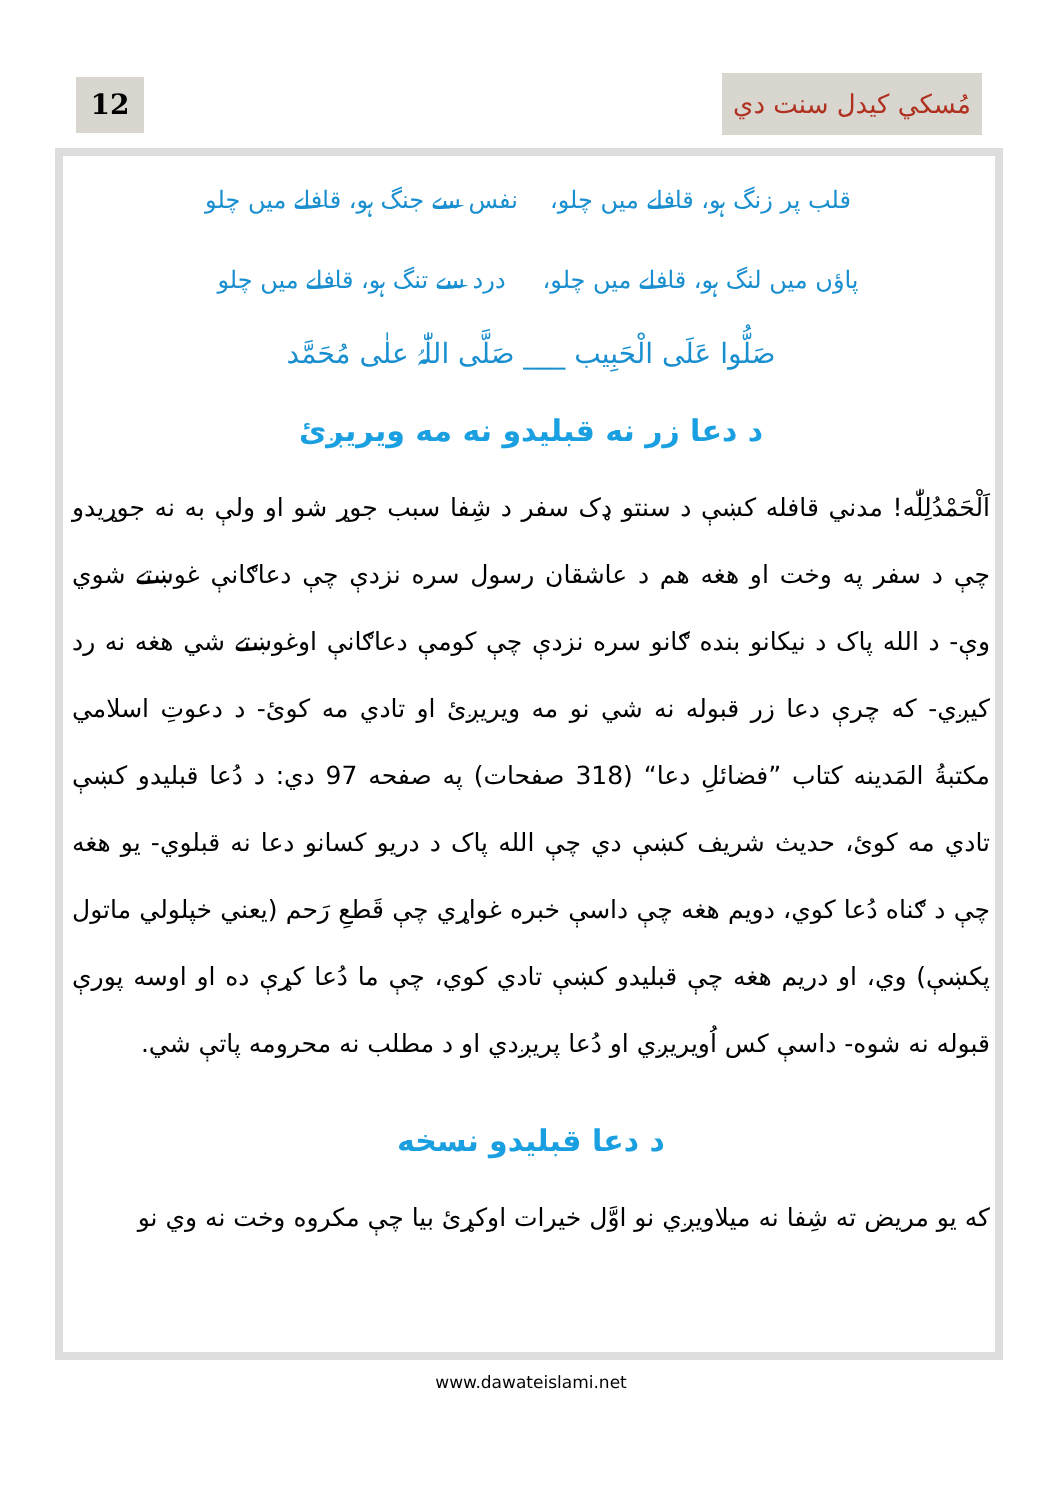12
مُسكي كيدل سنت دي
قلب پر زنگ ہو، قافلے میں چلو،
نفس سے جنگ ہو، قافلے میں چلو
پاؤں میں لنگ ہو، قافلے میں چلو،
درد سے تنگ ہو، قافلے میں چلو
صَلُّوا عَلَی الْحَبِیب ___ صَلَّی اللّٰہُ علٰی مُحَمَّد
د دعا زر نه قبليدو نه مه ويريږئ
اَلْحَمْدُلِلّٰه! مدني قافله كښې د سنتو ډک سفر د شِفا سبب جوړ شو او ولې به نه جوړيدو چې د سفر په وخت او هغه هم د عاشقان رسول سره نزدې چې دعاګانې غوښتے شوي وې- د الله پاک د نيکانو بنده ګانو سره نزدې چې کومې دعاګانې اوغوښتے شي هغه نه رد کيږي- که چرې دعا زر قبوله نه شي نو مه ويريږئ او تادي مه کوئ- د دعوتِ اسلامي مکتبةُ المَدينه کتاب ”فضائلِ دعا“ (318 صفحات) په صفحه 97 دي: د دُعا قبليدو کښې تادي مه کوئ، حديث شريف کښې دي چې الله پاک د دريو کسانو دعا نه قبلوي- يو هغه چې د ګناه دُعا کوي، دويم هغه چې داسې خبره غواړي چې قَطعِ رَحم (يعني خپلولي ماتول پکښې) وي، او دريم هغه چې قبليدو کښې تادي کوي، چې ما دُعا کړې ده او اوسه پورې قبوله نه شوه- داسې کس اُويريږي او دُعا پريږدي او د مطلب نه محرومه پاتې شي.
د دعا قبليدو نسخه
که يو مريض ته شِفا نه ميلاويږي نو اوَّل خيرات اوکړئ بيا چې مکروه وخت نه وي نو
www.dawateislami.net